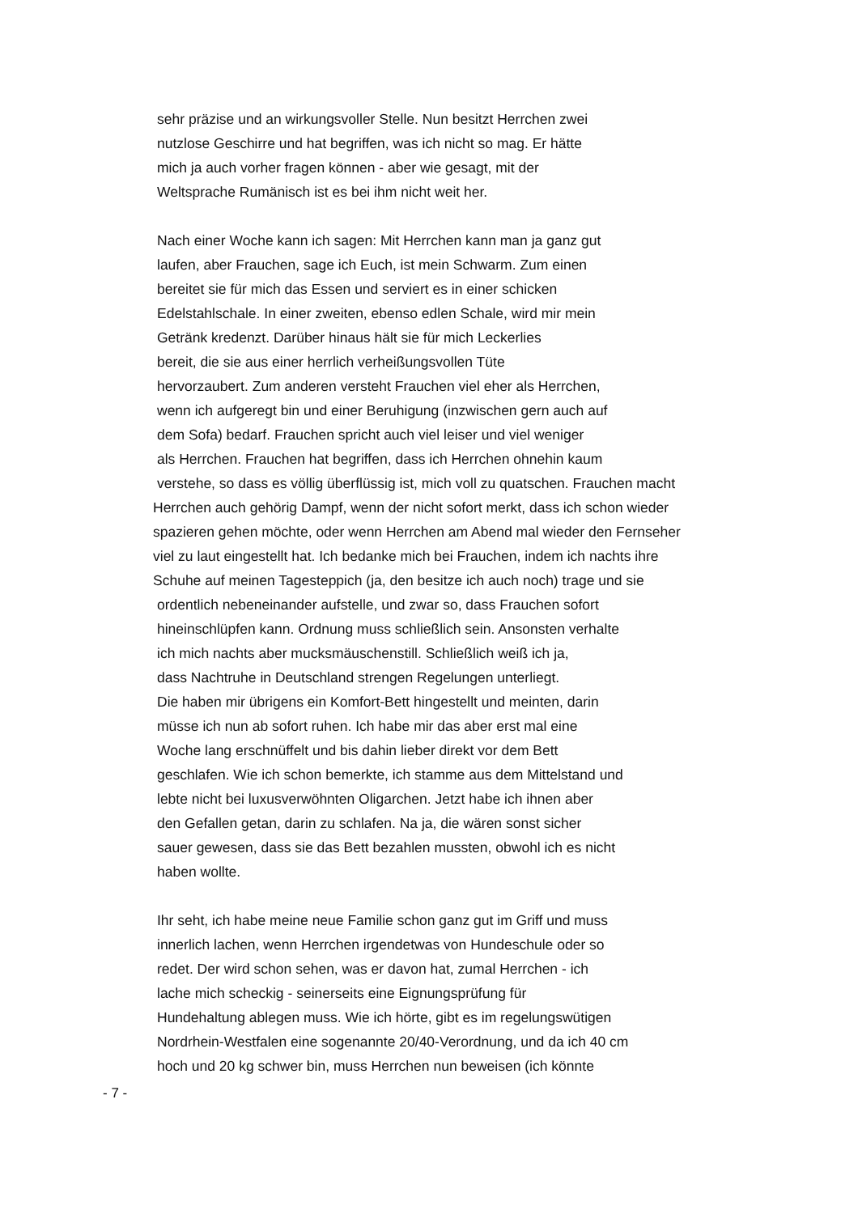sehr präzise und an wirkungsvoller Stelle. Nun besitzt Herrchen zwei
nutzlose Geschirre und hat begriffen, was ich nicht so mag. Er hätte
mich ja auch vorher fragen können - aber wie gesagt, mit der
Weltsprache Rumänisch ist es bei ihm nicht weit her.
Nach einer Woche kann ich sagen: Mit Herrchen kann man ja ganz gut
laufen, aber Frauchen, sage ich Euch, ist mein Schwarm. Zum einen
bereitet sie für mich das Essen und serviert es in einer schicken
Edelstahlschale. In einer zweiten, ebenso edlen Schale, wird mir mein
Getränk kredenzt. Darüber hinaus hält sie für mich Leckerlies
bereit, die sie aus einer herrlich verheißungsvollen Tüte
hervorzaubert. Zum anderen versteht Frauchen viel eher als Herrchen,
wenn ich aufgeregt bin und einer Beruhigung (inzwischen gern auch auf
dem Sofa) bedarf. Frauchen spricht auch viel leiser und viel weniger
als Herrchen. Frauchen hat begriffen, dass ich Herrchen ohnehin kaum
verstehe, so dass es völlig überflüssig ist, mich voll zu quatschen. Frauchen macht
Herrchen auch gehörig Dampf, wenn der nicht sofort merkt, dass ich schon wieder
spazieren gehen möchte, oder wenn Herrchen am Abend mal wieder den Fernseher
viel zu laut eingestellt hat. Ich bedanke mich bei Frauchen, indem ich nachts ihre
Schuhe auf meinen Tagesteppich (ja, den besitze ich auch noch) trage und sie
ordentlich nebeneinander aufstelle, und zwar so, dass Frauchen sofort
hineinschlüpfen kann. Ordnung muss schließlich sein. Ansonsten verhalte
ich mich nachts aber mucksmäuschenstill. Schließlich weiß ich ja,
dass Nachtruhe in Deutschland strengen Regelungen unterliegt.
Die haben mir übrigens ein Komfort-Bett hingestellt und meinten, darin
müsse ich nun ab sofort ruhen. Ich habe mir das aber erst mal eine
Woche lang erschnüffelt und bis dahin lieber direkt vor dem Bett
geschlafen. Wie ich schon bemerkte, ich stamme aus dem Mittelstand und
lebte nicht bei luxusverwöhnten Oligarchen. Jetzt habe ich ihnen aber
den Gefallen getan, darin zu schlafen. Na ja, die wären sonst sicher
sauer gewesen, dass sie das Bett bezahlen mussten, obwohl ich es nicht
haben wollte.
Ihr seht, ich habe meine neue Familie schon ganz gut im Griff und muss
innerlich lachen, wenn Herrchen irgendetwas von Hundeschule oder so
redet. Der wird schon sehen, was er davon hat, zumal Herrchen - ich
lache mich scheckig - seinerseits eine Eignungsprüfung für
Hundehaltung ablegen muss. Wie ich hörte, gibt es im regelungswütigen
Nordrhein-Westfalen eine sogenannte 20/40-Verordnung, und da ich 40 cm
hoch und 20 kg schwer bin, muss Herrchen nun beweisen (ich könnte
- 7 -